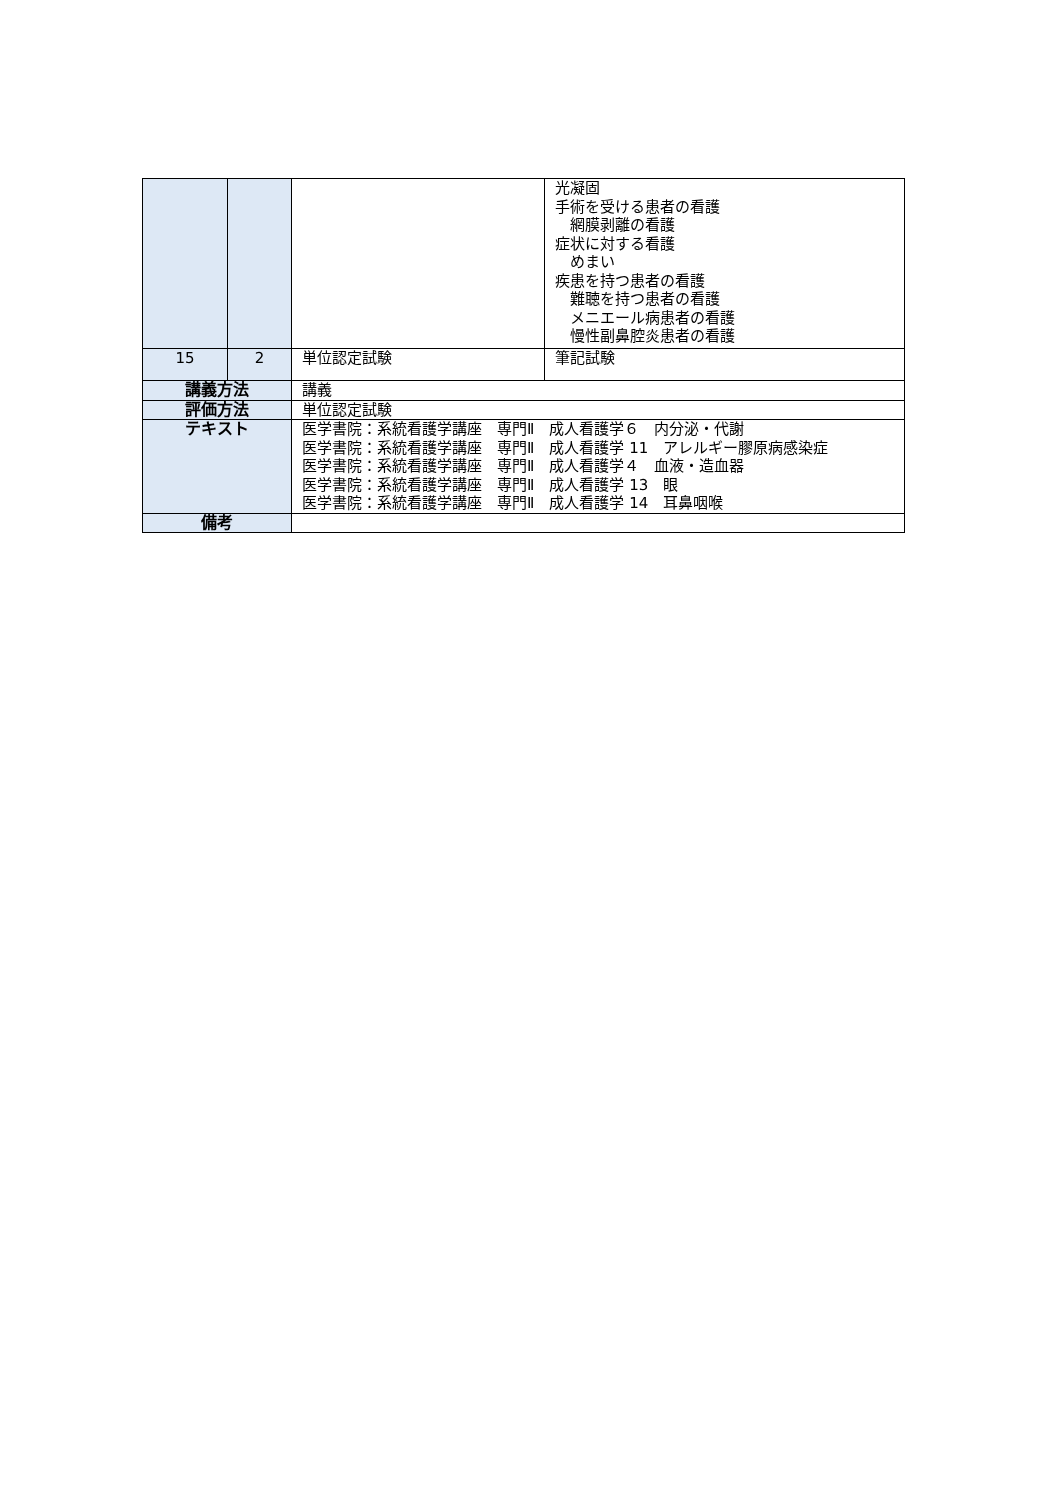| | | | 光凝固 手術を受ける患者の看護 網膜剥離の看護 症状に対する看護 めまい 疾患を持つ患者の看護 難聴を持つ患者の看護 メニエール病患者の看護 慢性副鼻腔炎患者の看護 |
| 15 | 2 | 単位認定試験 | 筆記試験 |
| 講義方法 | | 講義 | |
| 評価方法 | | 単位認定試験 | |
| テキスト | | 医学書院：系統看護学講座 専門Ⅱ 成人看護学６ 内分泌・代謝 医学書院：系統看護学講座 専門Ⅱ 成人看護学 11 アレルギー膠原病感染症 医学書院：系統看護学講座 専門Ⅱ 成人看護学４ 血液・造血器 医学書院：系統看護学講座 専門Ⅱ 成人看護学 13 眼 医学書院：系統看護学講座 専門Ⅱ 成人看護学 14 耳鼻咽喉 | |
| 備考 | | | |